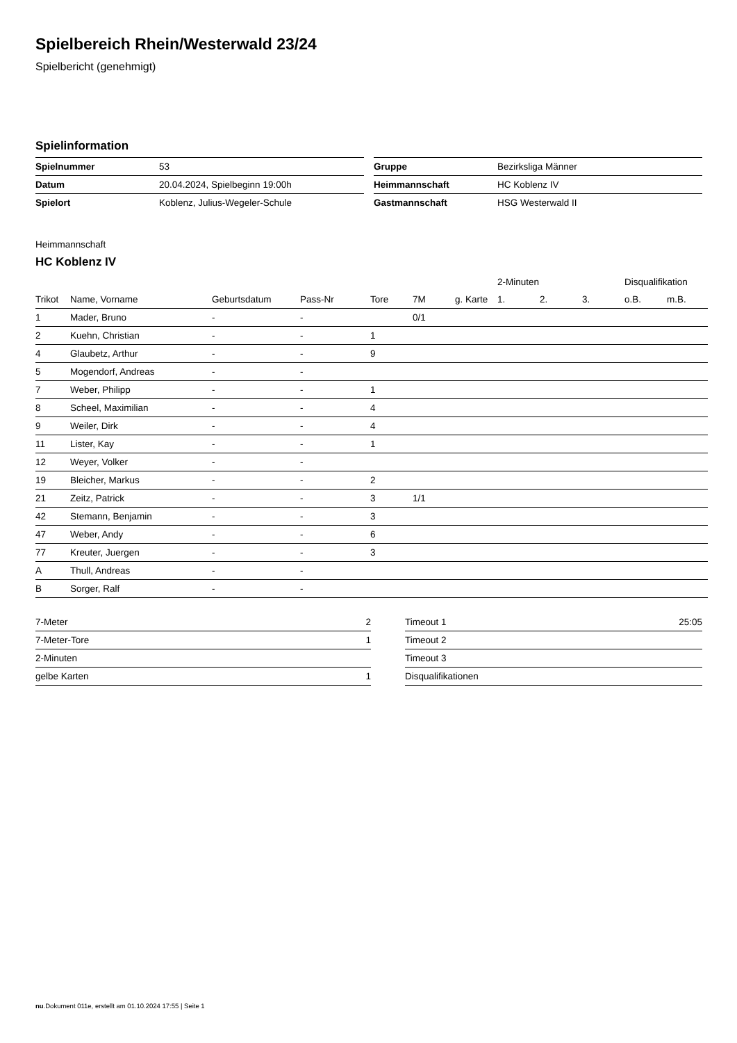Spielbereich Rhein/Westerwald 23/24
Spielbericht (genehmigt)
Spielinformation
| Spielnummer | 53 |
| Datum | 20.04.2024, Spielbeginn 19:00h |
| Spielort | Koblenz, Julius-Wegeler-Schule |
| Gruppe | Bezirksliga Männer |
| Heimmannschaft | HC Koblenz IV |
| Gastmannschaft | HSG Westerwald II |
Heimmannschaft
HC Koblenz IV
| | | | | | | | 2-Minuten | | | Disqualifikation | |
| --- | --- | --- | --- | --- | --- | --- | --- | --- | --- | --- | --- |
| Trikot | Name, Vorname | Geburtsdatum | Pass-Nr | Tore | 7M | g. Karte | 1. | 2. | 3. | o.B. | m.B. |
| 1 | Mader, Bruno | - | - | | 0/1 | | | | | | |
| 2 | Kuehn, Christian | - | - | 1 | | | | | | | |
| 4 | Glaubetz, Arthur | - | - | 9 | | | | | | | |
| 5 | Mogendorf, Andreas | - | - | | | | | | | | |
| 7 | Weber, Philipp | - | - | 1 | | | | | | | |
| 8 | Scheel, Maximilian | - | - | 4 | | | | | | | |
| 9 | Weiler, Dirk | - | - | 4 | | | | | | | |
| 11 | Lister, Kay | - | - | 1 | | | | | | | |
| 12 | Weyer, Volker | - | - | | | | | | | | |
| 19 | Bleicher, Markus | - | - | 2 | | | | | | | |
| 21 | Zeitz, Patrick | - | - | 3 | 1/1 | | | | | | |
| 42 | Stemann, Benjamin | - | - | 3 | | | | | | | |
| 47 | Weber, Andy | - | - | 6 | | | | | | | |
| 77 | Kreuter, Juergen | - | - | 3 | | | | | | | |
| A | Thull, Andreas | - | - | | | | | | | | |
| B | Sorger, Ralf | - | - | | | | | | | | |
| 7-Meter | 2 |
| 7-Meter-Tore | 1 |
| 2-Minuten | |
| gelbe Karten | 1 |
| Timeout 1 | 25:05 |
| Timeout 2 | |
| Timeout 3 | |
| Disqualifikationen | |
nu.Dokument 011e, erstellt am 01.10.2024 17:55 | Seite 1